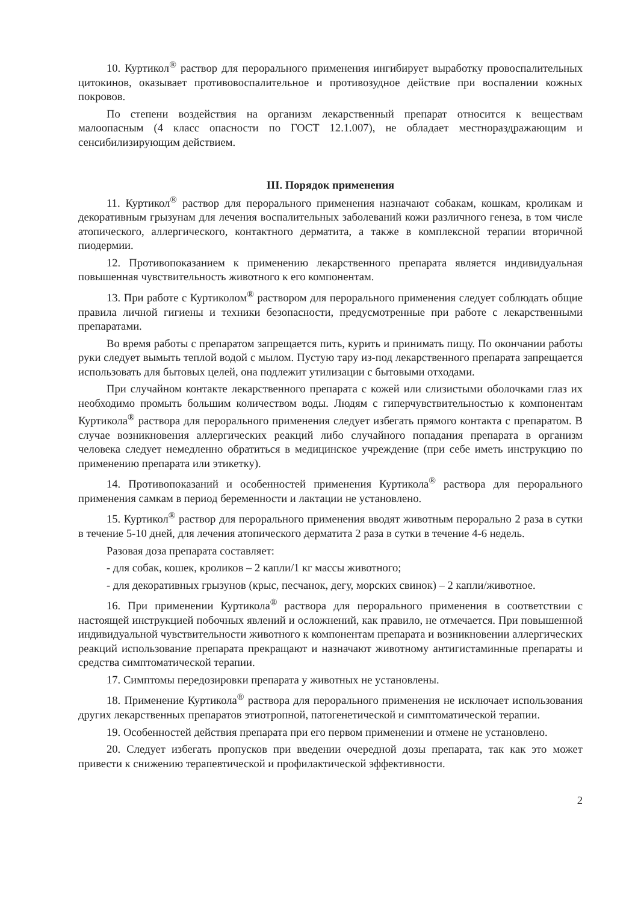10. Куртикол<sup>®</sup> раствор для перорального применения ингибирует выработку провоспалительных цитокинов, оказывает противовоспалительное и противозудное действие при воспалении кожных покровов.
По степени воздействия на организм лекарственный препарат относится к веществам малоопасным (4 класс опасности по ГОСТ 12.1.007), не обладает местнораздражающим и сенсибилизирующим действием.
III. Порядок применения
11. Куртикол<sup>®</sup> раствор для перорального применения назначают собакам, кошкам, кроликам и декоративным грызунам для лечения воспалительных заболеваний кожи различного генеза, в том числе атопического, аллергического, контактного дерматита, а также в комплексной терапии вторичной пиодермии.
12. Противопоказанием к применению лекарственного препарата является индивидуальная повышенная чувствительность животного к его компонентам.
13. При работе с Куртиколом<sup>®</sup> раствором для перорального применения следует соблюдать общие правила личной гигиены и техники безопасности, предусмотренные при работе с лекарственными препаратами.
Во время работы с препаратом запрещается пить, курить и принимать пищу. По окончании работы руки следует вымыть теплой водой с мылом. Пустую тару из-под лекарственного препарата запрещается использовать для бытовых целей, она подлежит утилизации с бытовыми отходами.
При случайном контакте лекарственного препарата с кожей или слизистыми оболочками глаз их необходимо промыть большим количеством воды. Людям с гиперчувствительностью к компонентам Куртикола<sup>®</sup> раствора для перорального применения следует избегать прямого контакта с препаратом. В случае возникновения аллергических реакций либо случайного попадания препарата в организм человека следует немедленно обратиться в медицинское учреждение (при себе иметь инструкцию по применению препарата или этикетку).
14. Противопоказаний и особенностей применения Куртикола<sup>®</sup> раствора для перорального применения самкам в период беременности и лактации не установлено.
15. Куртикол<sup>®</sup> раствор для перорального применения вводят животным перорально 2 раза в сутки в течение 5-10 дней, для лечения атопического дерматита 2 раза в сутки в течение 4-6 недель.
Разовая доза препарата составляет:
- для собак, кошек, кроликов – 2 капли/1 кг массы животного;
- для декоративных грызунов (крыс, песчанок, дегу, морских свинок) – 2 капли/животное.
16. При применении Куртикола<sup>®</sup> раствора для перорального применения в соответствии с настоящей инструкцией побочных явлений и осложнений, как правило, не отмечается. При повышенной индивидуальной чувствительности животного к компонентам препарата и возникновении аллергических реакций использование препарата прекращают и назначают животному антигистаминные препараты и средства симптоматической терапии.
17. Симптомы передозировки препарата у животных не установлены.
18. Применение Куртикола<sup>®</sup> раствора для перорального применения не исключает использования других лекарственных препаратов этиотропной, патогенетической и симптоматической терапии.
19. Особенностей действия препарата при его первом применении и отмене не установлено.
20. Следует избегать пропусков при введении очередной дозы препарата, так как это может привести к снижению терапевтической и профилактической эффективности.
2